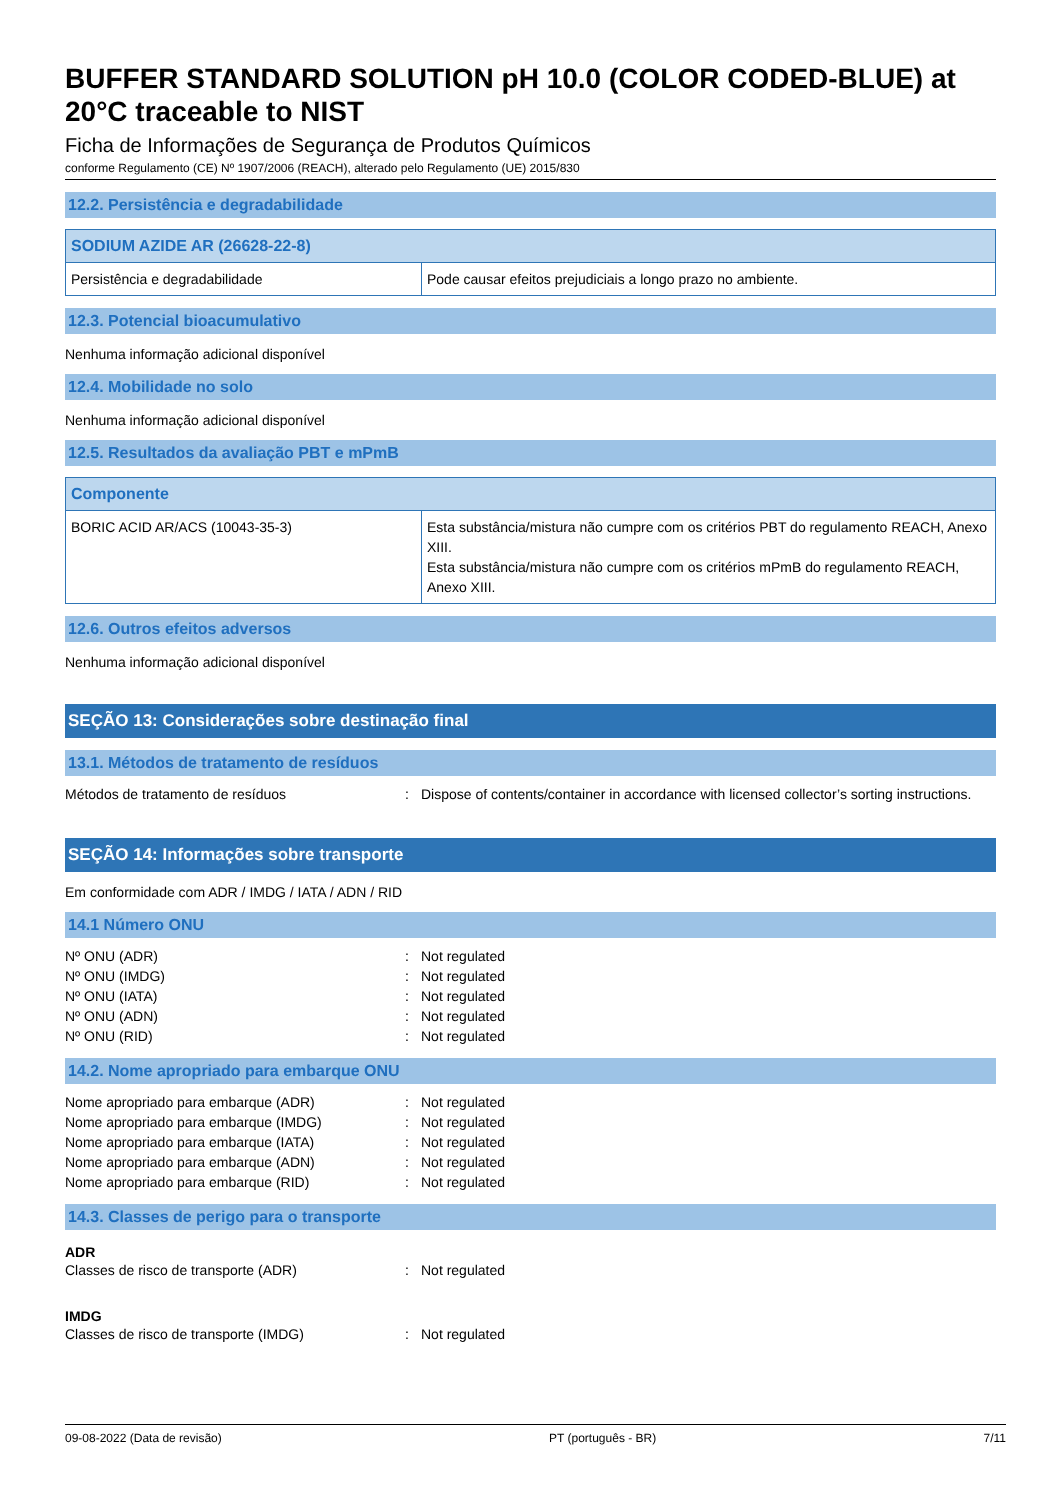BUFFER STANDARD SOLUTION pH 10.0 (COLOR CODED-BLUE) at 20°C traceable to NIST
Ficha de Informações de Segurança de Produtos Químicos
conforme Regulamento (CE) Nº 1907/2006 (REACH), alterado pelo Regulamento (UE) 2015/830
12.2. Persistência e degradabilidade
| SODIUM AZIDE AR (26628-22-8) | |
| --- | --- |
| Persistência e degradabilidade | Pode causar efeitos prejudiciais a longo prazo no ambiente. |
12.3. Potencial bioacumulativo
Nenhuma informação adicional disponível
12.4. Mobilidade no solo
Nenhuma informação adicional disponível
12.5. Resultados da avaliação PBT e mPmB
| Componente | |
| --- | --- |
| BORIC ACID AR/ACS (10043-35-3) | Esta substância/mistura não cumpre com os critérios PBT do regulamento REACH, Anexo XIII. Esta substância/mistura não cumpre com os critérios mPmB do regulamento REACH, Anexo XIII. |
12.6. Outros efeitos adversos
Nenhuma informação adicional disponível
SEÇÃO 13: Considerações sobre destinação final
13.1. Métodos de tratamento de resíduos
| Métodos de tratamento de resíduos | : | Dispose of contents/container in accordance with licensed collector’s sorting instructions. |
SEÇÃO 14: Informações sobre transporte
Em conformidade com ADR / IMDG / IATA / ADN / RID
14.1 Número ONU
| Nº ONU (ADR) | : | Not regulated |
| Nº ONU (IMDG) | : | Not regulated |
| Nº ONU (IATA) | : | Not regulated |
| Nº ONU (ADN) | : | Not regulated |
| Nº ONU (RID) | : | Not regulated |
14.2. Nome apropriado para embarque ONU
| Nome apropriado para embarque (ADR) | : | Not regulated |
| Nome apropriado para embarque (IMDG) | : | Not regulated |
| Nome apropriado para embarque (IATA) | : | Not regulated |
| Nome apropriado para embarque (ADN) | : | Not regulated |
| Nome apropriado para embarque (RID) | : | Not regulated |
14.3. Classes de perigo para o transporte
ADR
| Classes de risco de transporte (ADR) | : | Not regulated |
IMDG
| Classes de risco de transporte (IMDG) | : | Not regulated |
09-08-2022 (Data de revisão) PT (português - BR) 7/11